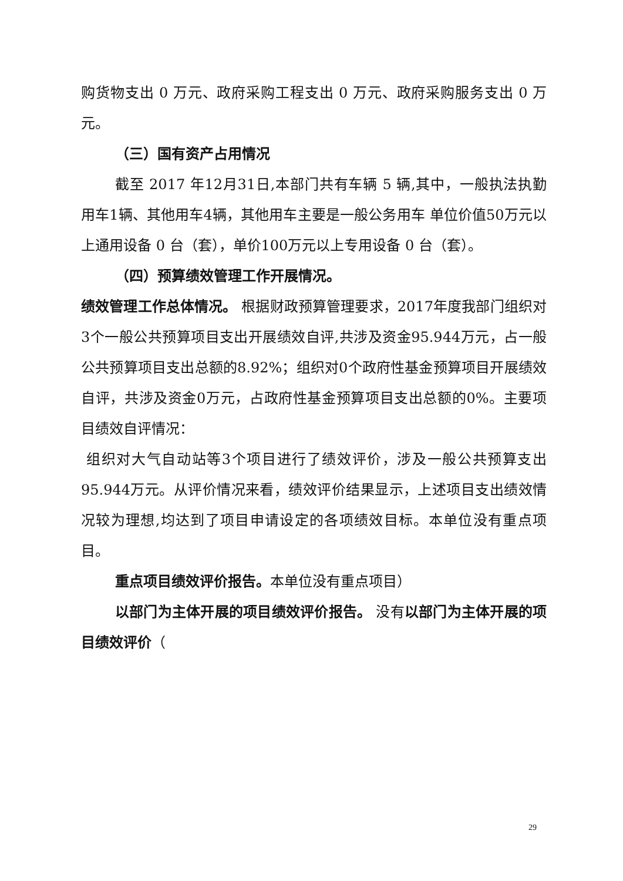购货物支出 0 万元、政府采购工程支出 0 万元、政府采购服务支出 0 万元。
（三）国有资产占用情况
截至 2017 年12月31日,本部门共有车辆 5 辆,其中，一般执法执勤用车1辆、其他用车4辆，其他用车主要是一般公务用车 单位价值50万元以上通用设备 0 台（套），单价100万元以上专用设备 0 台（套）。
（四）预算绩效管理工作开展情况。
绩效管理工作总体情况。 根据财政预算管理要求，2017年度我部门组织对3个一般公共预算项目支出开展绩效自评,共涉及资金95.944万元，占一般公共预算项目支出总额的8.92%；组织对0个政府性基金预算项目开展绩效自评，共涉及资金0万元，占政府性基金预算项目支出总额的0%。主要项目绩效自评情况：
组织对大气自动站等3个项目进行了绩效评价，涉及一般公共预算支出95.944万元。从评价情况来看，绩效评价结果显示，上述项目支出绩效情况较为理想,均达到了项目申请设定的各项绩效目标。本单位没有重点项目。
重点项目绩效评价报告。本单位没有重点项目）
以部门为主体开展的项目绩效评价报告。 没有以部门为主体开展的项目绩效评价（
29